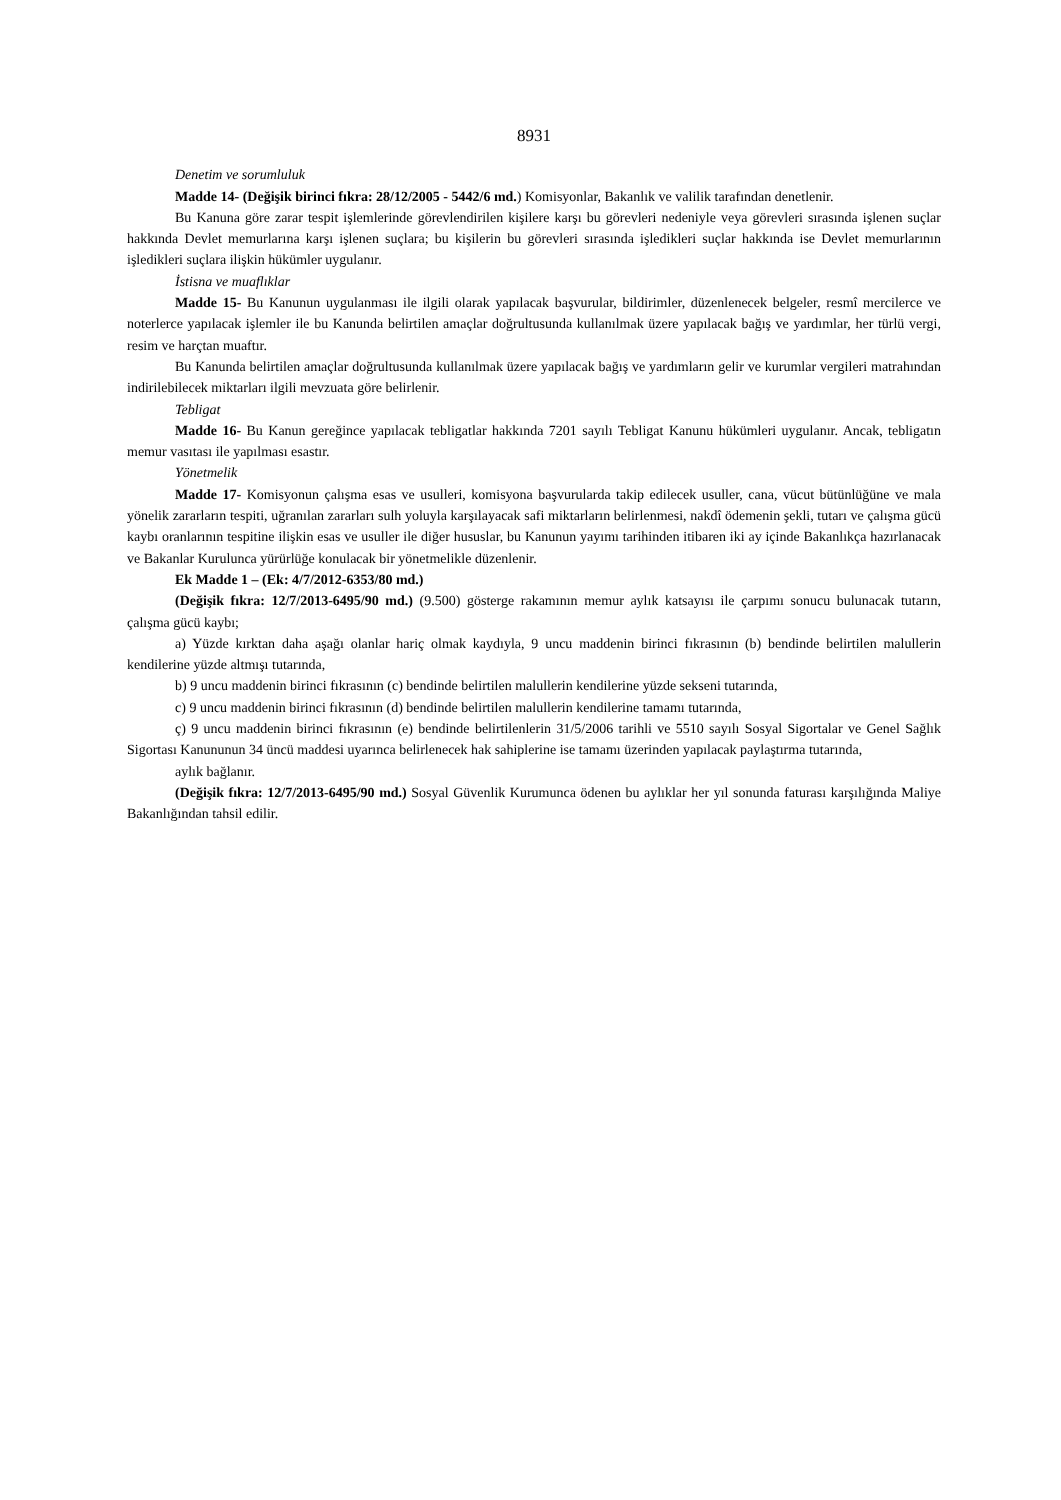8931
Denetim ve sorumluluk
Madde 14- (Değişik birinci fıkra: 28/12/2005 - 5442/6 md.) Komisyonlar, Bakanlık ve valilik tarafından denetlenir.
Bu Kanuna göre zarar tespit işlemlerinde görevlendirilen kişilere karşı bu görevleri nedeniyle veya görevleri sırasında işlenen suçlar hakkında Devlet memurlarına karşı işlenen suçlara; bu kişilerin bu görevleri sırasında işledikleri suçlar hakkında ise Devlet memurlarının işledikleri suçlara ilişkin hükümler uygulanır.
İstisna ve muaflıklar
Madde 15- Bu Kanunun uygulanması ile ilgili olarak yapılacak başvurular, bildirimler, düzenlenecek belgeler, resmî mercilerce ve noterlerce yapılacak işlemler ile bu Kanunda belirtilen amaçlar doğrultusunda kullanılmak üzere yapılacak bağış ve yardımlar, her türlü vergi, resim ve harçtan muaftır.
Bu Kanunda belirtilen amaçlar doğrultusunda kullanılmak üzere yapılacak bağış ve yardımların gelir ve kurumlar vergileri matrahından indirilebilecek miktarları ilgili mevzuata göre belirlenir.
Tebligat
Madde 16- Bu Kanun gereğince yapılacak tebligatlar hakkında 7201 sayılı Tebligat Kanunu hükümleri uygulanır. Ancak, tebligatın memur vasıtası ile yapılması esastır.
Yönetmelik
Madde 17- Komisyonun çalışma esas ve usulleri, komisyona başvurularda takip edilecek usuller, cana, vücut bütünlüğüne ve mala yönelik zararların tespiti, uğranılan zararları sulh yoluyla karşılayacak safi miktarların belirlenmesi, nakdî ödemenin şekli, tutarı ve çalışma gücü kaybı oranlarının tespitine ilişkin esas ve usuller ile diğer hususlar, bu Kanunun yayımı tarihinden itibaren iki ay içinde Bakanlıkça hazırlanacak ve Bakanlar Kurulunca yürürlüğe konulacak bir yönetmelikle düzenlenir.
Ek Madde 1 – (Ek: 4/7/2012-6353/80 md.)
(Değişik fıkra: 12/7/2013-6495/90 md.) (9.500) gösterge rakamının memur aylık katsayısı ile çarpımı sonucu bulunacak tutarın, çalışma gücü kaybı;
a) Yüzde kırktan daha aşağı olanlar hariç olmak kaydıyla, 9 uncu maddenin birinci fıkrasının (b) bendinde belirtilen malullerin kendilerine yüzde altmışı tutarında,
b) 9 uncu maddenin birinci fıkrasının (c) bendinde belirtilen malullerin kendilerine yüzde sekseni tutarında,
c) 9 uncu maddenin birinci fıkrasının (d) bendinde belirtilen malullerin kendilerine tamamı tutarında,
ç) 9 uncu maddenin birinci fıkrasının (e) bendinde belirtilenlerin 31/5/2006 tarihli ve 5510 sayılı Sosyal Sigortalar ve Genel Sağlık Sigortası Kanununun 34 üncü maddesi uyarınca belirlenecek hak sahiplerine ise tamamı üzerinden yapılacak paylaştırma tutarında,
aylık bağlanır.
(Değişik fıkra: 12/7/2013-6495/90 md.) Sosyal Güvenlik Kurumunca ödenen bu aylıklar her yıl sonunda faturası karşılığında Maliye Bakanlığından tahsil edilir.